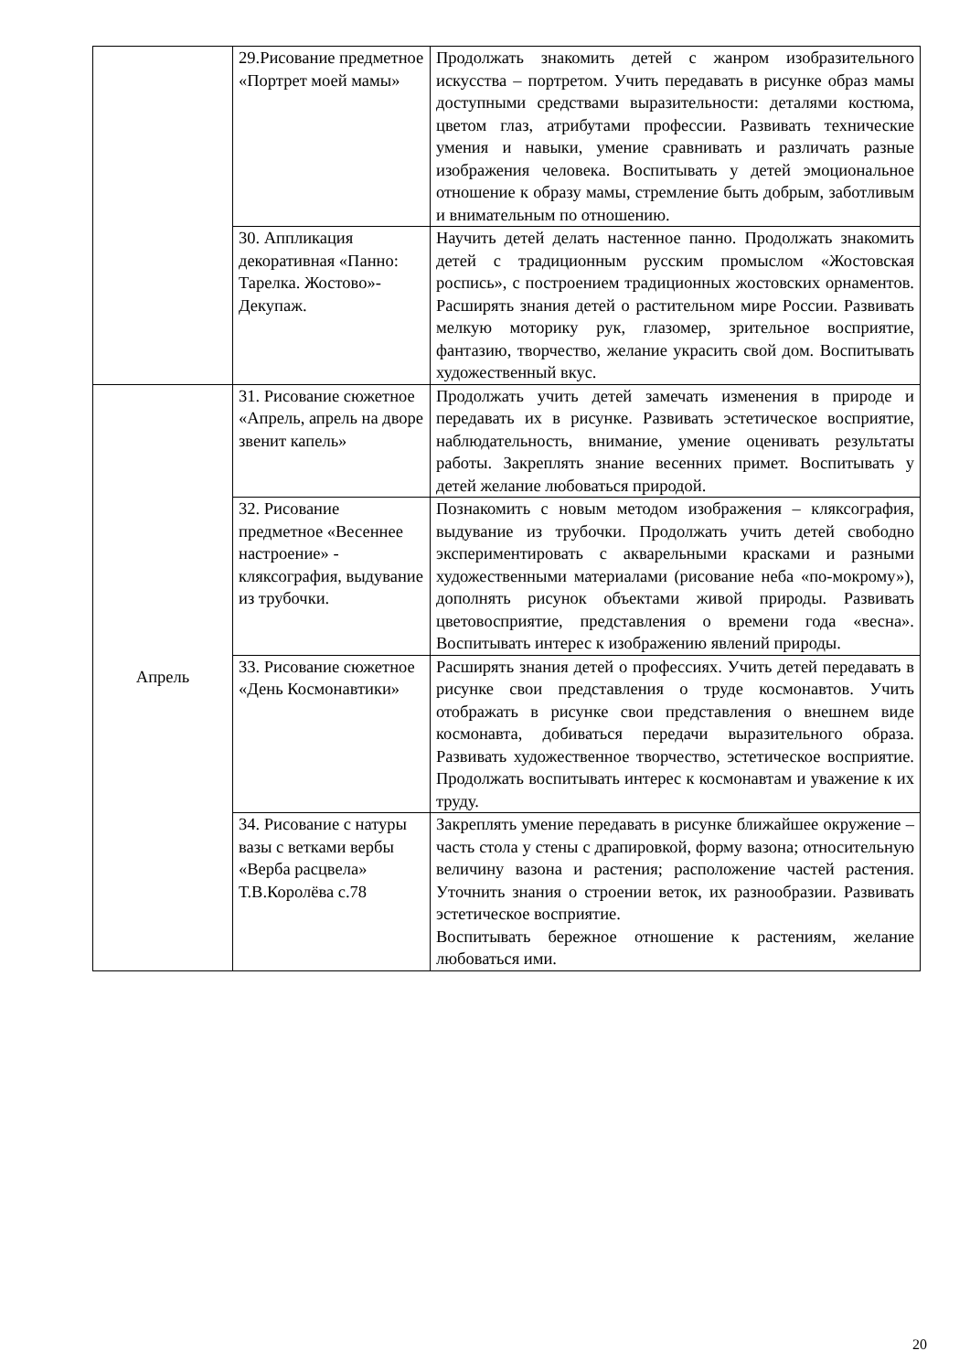| | 29.Рисование предметное «Портрет моей мамы» | Продолжать знакомить детей с жанром изобразительного искусства – портретом. Учить передавать в рисунке образ мамы доступными средствами выразительности: деталями костюма, цветом глаз, атрибутами профессии. Развивать технические умения и навыки, умение сравнивать и различать разные изображения человека. Воспитывать у детей эмоциональное отношение к образу мамы, стремление быть добрым, заботливым и внимательным по отношению. |
| | 30. Аппликация декоративная «Панно: Тарелка. Жостово»- Декупаж. | Научить детей делать настенное панно. Продолжать знакомить детей с традиционным русским промыслом «Жостовская роспись», с построением традиционных жостовских орнаментов. Расширять знания детей о растительном мире России. Развивать мелкую моторику рук, глазомер, зрительное восприятие, фантазию, творчество, желание украсить свой дом. Воспитывать художественный вкус. |
| Апрель | 31. Рисование сюжетное «Апрель, апрель на дворе звенит капель» | Продолжать учить детей замечать изменения в природе и передавать их в рисунке. Развивать эстетическое восприятие, наблюдательность, внимание, умение оценивать результаты работы. Закреплять знание весенних примет. Воспитывать у детей желание любоваться природой. |
| | 32. Рисование предметное «Весеннее настроение» - кляксография, выдувание из трубочки. | Познакомить с новым методом изображения – кляксография, выдувание из трубочки. Продолжать учить детей свободно экспериментировать с акварельными красками и разными художественными материалами (рисование неба «по-мокрому»), дополнять рисунок объектами живой природы. Развивать цветовосприятие, представления о времени года «весна». Воспитывать интерес к изображению явлений природы. |
| | 33. Рисование сюжетное «День Космонавтики» | Расширять знания детей о профессиях. Учить детей передавать в рисунке свои представления о труде космонавтов. Учить отображать в рисунке свои представления о внешнем виде космонавта, добиваться передачи выразительного образа. Развивать художественное творчество, эстетическое восприятие. Продолжать воспитывать интерес к космонавтам и уважение к их труду. |
| | 34. Рисование с натуры вазы с ветками вербы «Верба расцвела» Т.В.Королёва с.78 | Закреплять умение передавать в рисунке ближайшее окружение – часть стола у стены с драпировкой, форму вазона; относительную величину вазона и растения; расположение частей растения. Уточнить знания о строении веток, их разнообразии. Развивать эстетическое восприятие. Воспитывать бережное отношение к растениям, желание любоваться ими. |
20